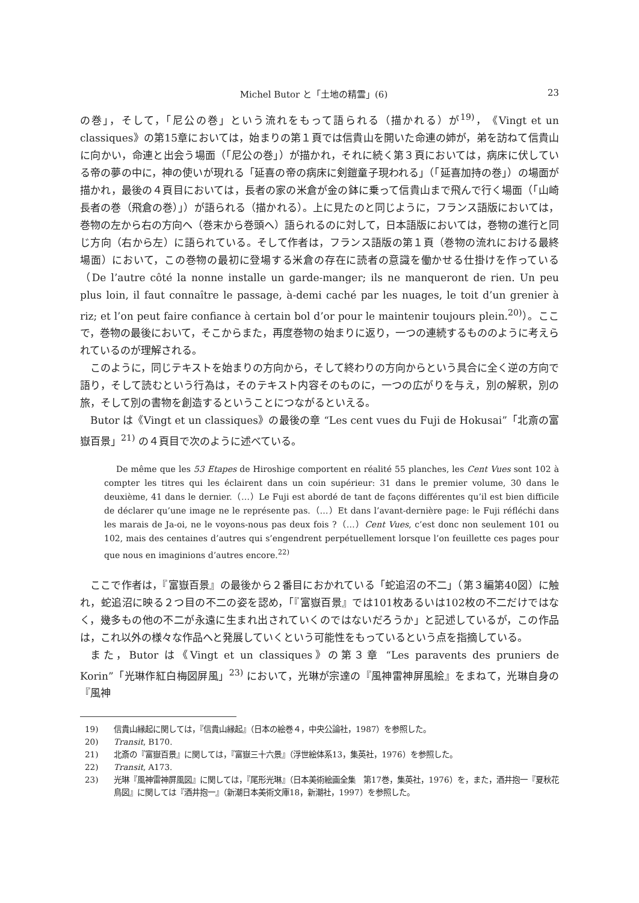Michel Butor と「土地の精霊」(6) 23
の巻」，そして，「尼公の巻」という流れをもって語られる（描かれる）が<sup>19)</sup>，《Vingt et un classiques》の第15章においては，始まりの第１頁では信貴山を開いた命連の姉が，弟を訪ねて信貴山に向かい，命連と出会う場面（「尼公の巻」）が描かれ，それに続く第３頁においては，病床に伏している帝の夢の中に，神の使いが現れる「延喜の帝の病床に剣鎧童子現われる」（「延喜加持の巻」）の場面が描かれ，最後の４頁目においては，長者の家の米倉が金の鉢に乗って信貴山まで飛んで行く場面（「山崎長者の巻（飛倉の巻）」）が語られる（描かれる）。上に見たのと同じように，フランス語版においては，巻物の左から右の方向へ（巻末から巻頭へ）語られるのに対して，日本語版においては，巻物の進行と同じ方向（右から左）に語られている。そして作者は，フランス語版の第１頁（巻物の流れにおける最終場面）において，この巻物の最初に登場する米倉の存在に読者の意識を働かせる仕掛けを作っている（De l’autre côté la nonne installe un garde-manger; ils ne manqueront de rien. Un peu plus loin, il faut connaître le passage, à-demi caché par les nuages, le toit d’un grenier à riz; et l’on peut faire confiance à certain bol d’or pour le maintenir toujours plein.<sup>20)</sup>）。ここで，巻物の最後において，そこからまた，再度巻物の始まりに返り，一つの連続するもののように考えられているのが理解される。
このように，同じテキストを始まりの方向から，そして終わりの方向からという具合に全く逆の方向で語り，そして読むという行為は，そのテキスト内容そのものに，一つの広がりを与え，別の解釈，別の旅，そして別の書物を創造するということにつながるといえる。
Butor は《Vingt et un classiques》の最後の章 “Les cent vues du Fuji de Hokusai”「北斎の富嶽百景」<sup>21)</sup> の４頁目で次のように述べている。
De même que les 53 Etapes de Hiroshige comportent en réalité 55 planches, les Cent Vues sont 102 à compter les titres qui les éclairent dans un coin supérieur: 31 dans le premier volume, 30 dans le deuxième, 41 dans le dernier.（…）Le Fuji est abordé de tant de façons différentes qu’il est bien difficile de déclarer qu’une image ne le représente pas.（…）Et dans l’avant-dernière page: le Fuji réfléchi dans les marais de Ja-oi, ne le voyons-nous pas deux fois ?（…）Cent Vues, c’est donc non seulement 101 ou 102, mais des centaines d’autres qui s’engendrent perpétuellement lorsque l’on feuillette ces pages pour que nous en imaginions d’autres encore.<sup>22)</sup>
ここで作者は，『富嶽百景』の最後から２番目におかれている「蛇追沼の不二」（第３編第40図）に触れ，蛇追沼に映る２つ目の不二の姿を認め，「『富嶽百景』では101枚あるいは102枚の不二だけではなく，幾多もの他の不二が永遠に生まれ出されていくのではないだろうか」と記述しているが，この作品は，これ以外の様々な作品へと発展していくという可能性をもっているという点を指摘している。
また，Butor は《Vingt et un classiques》の第３章 “Les paravents des pruniers de Korin”「光琳作紅白梅図屏風」<sup>23)</sup> において，光琳が宗達の『風神雷神屏風絵』をまねて，光琳自身の『風神
19) 信貴山縁起に関しては，『信貴山縁起』（日本の絵巻４，中央公論社，1987）を参照した。
20) Transit, B170.
21) 北斎の『富嶽百景』に関しては，『富嶽三十六景』（浮世絵体系13，集英社，1976）を参照した。
22) Transit, A173.
23) 光琳『風神雷神屏風図』に関しては，『尾形光琳』（日本美術絵画全集　第17巻，集英社，1976）を，また，酒井抱一『夏秋花鳥図』に関しては『酒井抱一』（新潮日本美術文庫18，新潮社，1997）を参照した。